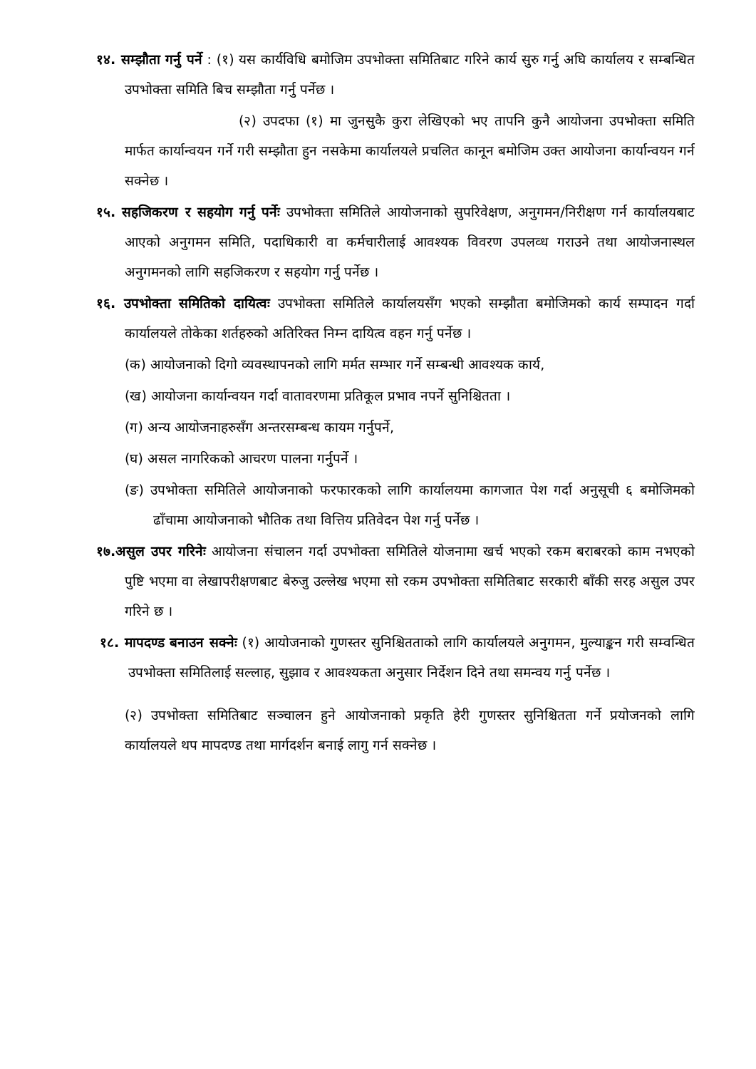१४. सम्झौता गर्नु पर्ने : (१) यस कार्यविधि बमोजिम उपभोक्ता समितिबाट गरिने कार्य सुरु गर्नु अघि कार्यालय र सम्बन्धित उपभोक्ता समिति बिच सम्झौता गर्नु पर्नेछ ।
(२) उपदफा (१) मा जुनसुकै कुरा लेखिएको भए तापनि कुनै आयोजना उपभोक्ता समिति मार्फत कार्यान्वयन गर्ने गरी सम्झौता हुन नसकेमा कार्यालयले प्रचलित कानून बमोजिम उक्त आयोजना कार्यान्वयन गर्न सक्नेछ ।
१५. सहजिकरण र सहयोग गर्नु पर्नेः उपभोक्ता समितिले आयोजनाको सुपरिवेक्षण, अनुगमन/निरीक्षण गर्न कार्यालयबाट आएको अनुगमन समिति, पदाधिकारी वा कर्मचारीलाई आवश्यक विवरण उपलव्ध गराउने तथा आयोजनास्थल अनुगमनको लागि सहजिकरण र सहयोग गर्नु पर्नेछ ।
१६. उपभोक्ता समितिको दायित्वः उपभोक्ता समितिले कार्यालयसँग भएको सम्झौता बमोजिमको कार्य सम्पादन गर्दा कार्यालयले तोकेका शर्तहरुको अतिरिक्त निम्न दायित्व वहन गर्नु पर्नेछ ।
(क) आयोजनाको दिगो व्यवस्थापनको लागि मर्मत सम्भार गर्ने सम्बन्धी आवश्यक कार्य,
(ख) आयोजना कार्यान्वयन गर्दा वातावरणमा प्रतिकूल प्रभाव नपर्ने सुनिश्चितता ।
(ग) अन्य आयोजनाहरुसँग अन्तरसम्बन्ध कायम गर्नुपर्ने,
(घ) असल नागरिकको आचरण पालना गर्नुपर्ने ।
(ङ) उपभोक्ता समितिले आयोजनाको फरफारकको लागि कार्यालयमा कागजात पेश गर्दा अनुसूची ६ बमोजिमको ढाँचामा आयोजनाको भौतिक तथा वित्तिय प्रतिवेदन पेश गर्नु पर्नेछ ।
१७.असुल उपर गरिनेः आयोजना संचालन गर्दा उपभोक्ता समितिले योजनामा खर्च भएको रकम बराबरको काम नभएको पुष्टि भएमा वा लेखापरीक्षणबाट बेरुजु उल्लेख भएमा सो रकम उपभोक्ता समितिबाट सरकारी बाँकी सरह असुल उपर गरिने छ ।
१८. मापदण्ड बनाउन सक्नेः (१) आयोजनाको गुणस्तर सुनिश्चितताको लागि कार्यालयले अनुगमन, मुल्याङ्कन गरी सम्वन्धित उपभोक्ता समितिलाई सल्लाह, सुझाव र आवश्यकता अनुसार निर्देशन दिने तथा समन्वय गर्नु पर्नेछ ।
(२) उपभोक्ता समितिबाट सञ्चालन हुने आयोजनाको प्रकृति हेरी गुणस्तर सुनिश्चितता गर्ने प्रयोजनको लागि कार्यालयले थप मापदण्ड तथा मार्गदर्शन बनाई लागु गर्न सक्नेछ ।